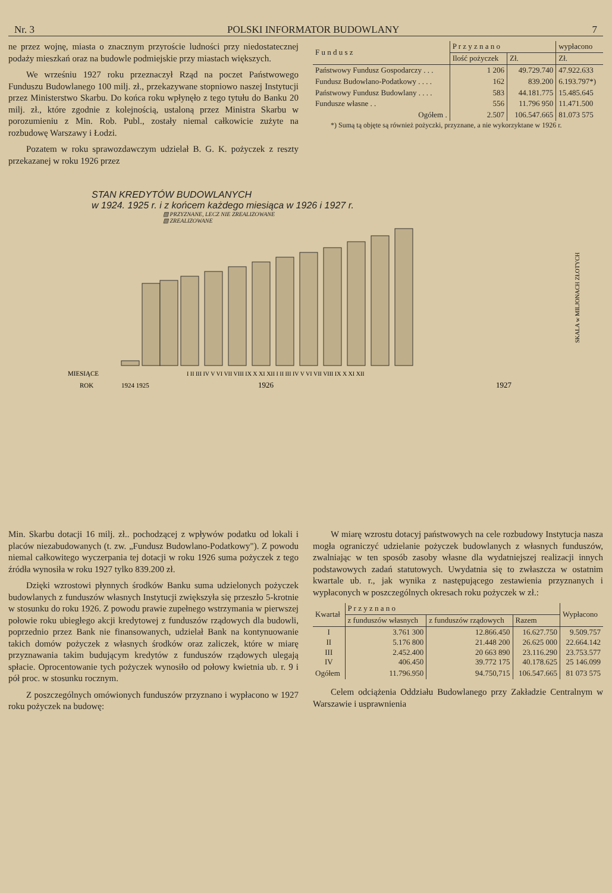Nr. 3 POLSKI INFORMATOR BUDOWLANY 7
ne przez wojnę, miasta o znacznym przyroście ludności przy niedostatecznej podaży mieszkań oraz na budowle podmiejskie przy miastach większych.
We wrześniu 1927 roku przeznaczył Rząd na poczet Państwowego Funduszu Budowlanego 100 milj. zł., przekazywane stopniowo naszej Instytucji przez Ministerstwo Skarbu. Do końca roku wpłynęło z tego tytułu do Banku 20 milj. zł., które zgodnie z kolejnością, ustaloną przez Ministra Skarbu w porozumieniu z Min. Rob. Publ., zostały niemal całkowicie zużyte na rozbudowę Warszawy i Łodzi.
Pozatem w roku sprawozdawczym udzielał B. G. K. pożyczek z reszty przekazanej w roku 1926 przez
| F u n d u s z | P r z y z n a n o | | wypłacono |
| --- | --- | --- | --- |
| | Ilość pożyczek | Zł. | Zł. |
| Państwowy Fundusz Gospodarczy . . . | 1 206 | 49.729.740 | 47.922.633 |
| Fundusz Budowlano-Podatkowy . . . . | 162 | 839.200 | 6.193.797*) |
| Państwowy Fundusz Budowlany . . . . | 583 | 44.181.775 | 15.485.645 |
| Fundusze własne . . | 556 | 11.796 950 | 11.471.500 |
| Ogółem . | 2.507 | 106.547.665 | 81.073 575 |
*) Sumą tą objęte są również pożyczki, przyznane, a nie wykorzyktane w 1926 r.
STAN KREDYTÓW BUDOWLANYCH
w 1924. 1925 r. i z końcem każdego miesiąca w 1926 i 1927 r.
▨ PRZYZNANE, LECZ NIE ZREALIZOWANE
▧ ZREALIZOWANE
MIESIĄCE
ROK
1924 1925
1926
1927
I II III IV V VI VII VIII IX X XI XII I II III IV V VI VII VIII IX X XI XII
SKALA w MILJONACH ZŁOTYCH
Min. Skarbu dotacji 16 milj. zł.. pochodzącej z wpływów podatku od lokali i placów niezabudowanych (t. zw. „Fundusz Budowlano-Podatkowy"). Z powodu niemal całkowitego wyczerpania tej dotacji w roku 1926 suma pożyczek z tego źródła wynosiła w roku 1927 tylko 839.200 zł.
Dzięki wzrostowi płynnych środków Banku suma udzielonych pożyczek budowlanych z funduszów własnych Instytucji zwiększyła się przeszło 5-krotnie w stosunku do roku 1926. Z powodu prawie zupełnego wstrzymania w pierwszej połowie roku ubiegłego akcji kredytowej z funduszów rządowych dla budowli, poprzednio przez Bank nie finansowanych, udzielał Bank na kontynuowanie takich domów pożyczek z własnych środków oraz zaliczek, które w miarę przyznawania takim budującym kredytów z funduszów rządowych ulegają spłacie. Oprocentowanie tych pożyczek wynosiło od połowy kwietnia ub. r. 9 i pół proc. w stosunku rocznym.
Z poszczególnych omówionych funduszów przyznano i wypłacono w 1927 roku pożyczek na budowę:
W miarę wzrostu dotacyj państwowych na cele rozbudowy Instytucja nasza mogła ograniczyć udzielanie pożyczek budowlanych z własnych funduszów, zwalniając w ten sposób zasoby własne dla wydatniejszej realizacji innych podstawowych zadań statutowych. Uwydatnia się to zwłaszcza w ostatnim kwartale ub. r., jak wynika z następującego zestawienia przyznanych i wypłaconych w poszczególnych okresach roku pożyczek w zł.:
| Kwartał | P r z y z n a n o | | | Wypłacono |
| --- | --- | --- | --- | --- |
| | z funduszów własnych | z funduszów rządowych | Razem | |
| I II III IV | 3.761 300 5.176 800 2.452.400 406.450 | 12.866.450 21.448 200 20 663 890 39.772 175 | 16.627.750 26.625 000 23.116.290 40.178.625 | 9.509.757 22.664.142 23.753.577 25 146.099 |
| Ogółem | 11.796.950 | 94.750,715 | 106.547.665 | 81 073 575 |
Celem odciążenia Oddziału Budowlanego przy Zakładzie Centralnym w Warszawie i usprawnienia